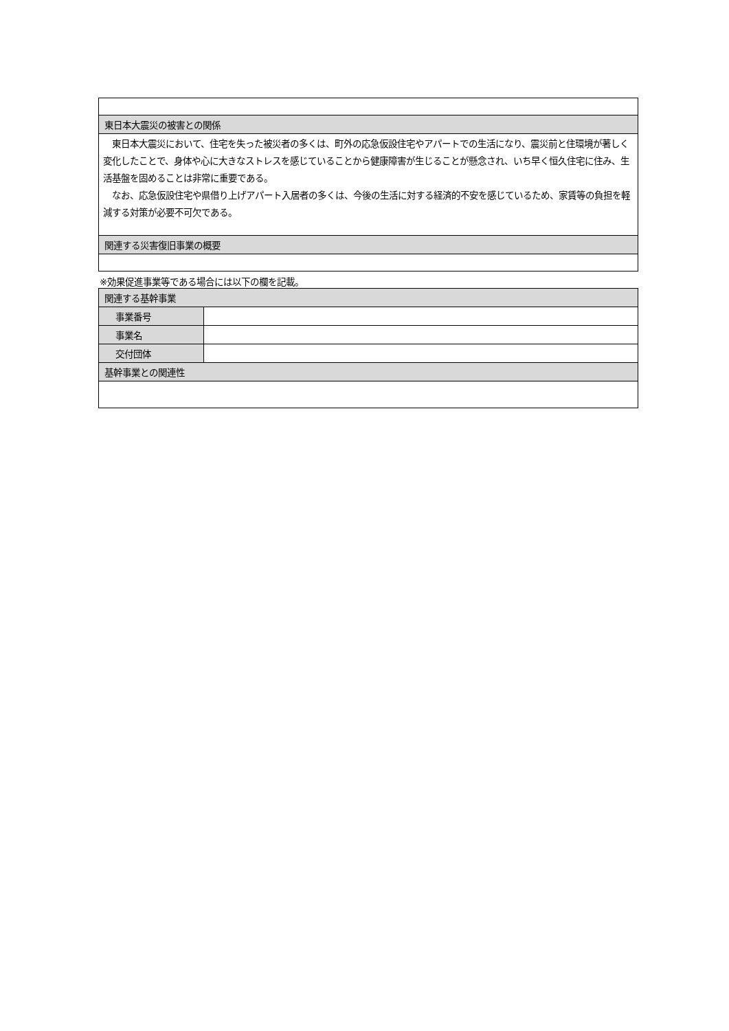| 東日本大震災の被害との関係 |
| --- |
| 東日本大震災において、住宅を失った被災者の多くは、町外の応急仮設住宅やアパートでの生活になり、震災前と住環境が著しく変化したことで、身体や心に大きなストレスを感じていることから健康障害が生じることが懸念され、いち早く恒久住宅に住み、生活基盤を固めることは非常に重要である。 なお、応急仮設住宅や県借り上げアパート入居者の多くは、今後の生活に対する経済的不安を感じているため、家賃等の負担を軽減する対策が必要不可欠である。 |
| 関連する災害復旧事業の概要 |
※効果促進事業等である場合には以下の欄を記載。
| 関連する基幹事業 | |
| --- | --- |
| 事業番号 | |
| 事業名 | |
| 交付団体 | |
| 基幹事業との関連性 | |